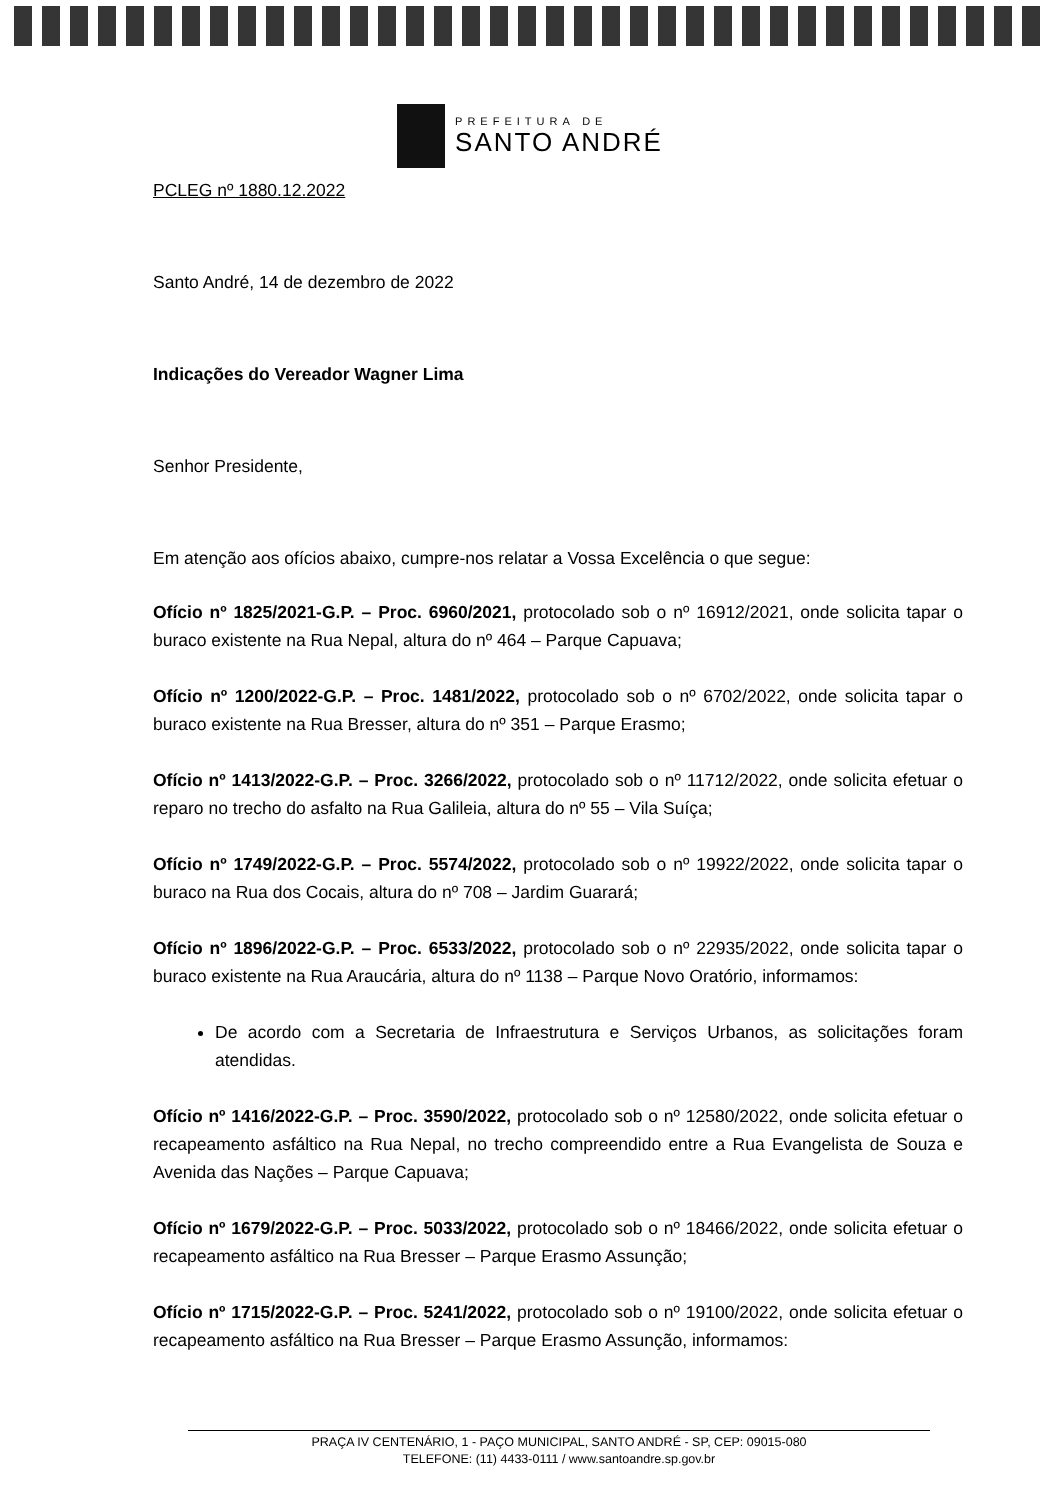PREFEITURA DE
SANTO ANDRÉ
PCLEG nº 1880.12.2022
Santo André, 14 de dezembro de 2022
Indicações do Vereador Wagner Lima
Senhor Presidente,
Em atenção aos ofícios abaixo, cumpre-nos relatar a Vossa Excelência o que segue:
Ofício nº 1825/2021-G.P. – Proc. 6960/2021, protocolado sob o nº 16912/2021, onde solicita tapar o buraco existente na Rua Nepal, altura do nº 464 – Parque Capuava;
Ofício nº 1200/2022-G.P. – Proc. 1481/2022, protocolado sob o nº 6702/2022, onde solicita tapar o buraco existente na Rua Bresser, altura do nº 351 – Parque Erasmo;
Ofício nº 1413/2022-G.P. – Proc. 3266/2022, protocolado sob o nº 11712/2022, onde solicita efetuar o reparo no trecho do asfalto na Rua Galileia, altura do nº 55 – Vila Suíça;
Ofício nº 1749/2022-G.P. – Proc. 5574/2022, protocolado sob o nº 19922/2022, onde solicita tapar o buraco na Rua dos Cocais, altura do nº 708 – Jardim Guarará;
Ofício nº 1896/2022-G.P. – Proc. 6533/2022, protocolado sob o nº 22935/2022, onde solicita tapar o buraco existente na Rua Araucária, altura do nº 1138 – Parque Novo Oratório, informamos:
De acordo com a Secretaria de Infraestrutura e Serviços Urbanos, as solicitações foram atendidas.
Ofício nº 1416/2022-G.P. – Proc. 3590/2022, protocolado sob o nº 12580/2022, onde solicita efetuar o recapeamento asfáltico na Rua Nepal, no trecho compreendido entre a Rua Evangelista de Souza e Avenida das Nações – Parque Capuava;
Ofício nº 1679/2022-G.P. – Proc. 5033/2022, protocolado sob o nº 18466/2022, onde solicita efetuar o recapeamento asfáltico na Rua Bresser – Parque Erasmo Assunção;
Ofício nº 1715/2022-G.P. – Proc. 5241/2022, protocolado sob o nº 19100/2022, onde solicita efetuar o recapeamento asfáltico na Rua Bresser – Parque Erasmo Assunção, informamos:
PRAÇA IV CENTENÁRIO, 1 - PAÇO MUNICIPAL, SANTO ANDRÉ - SP, CEP: 09015-080
TELEFONE: (11) 4433-0111 / www.santoandre.sp.gov.br